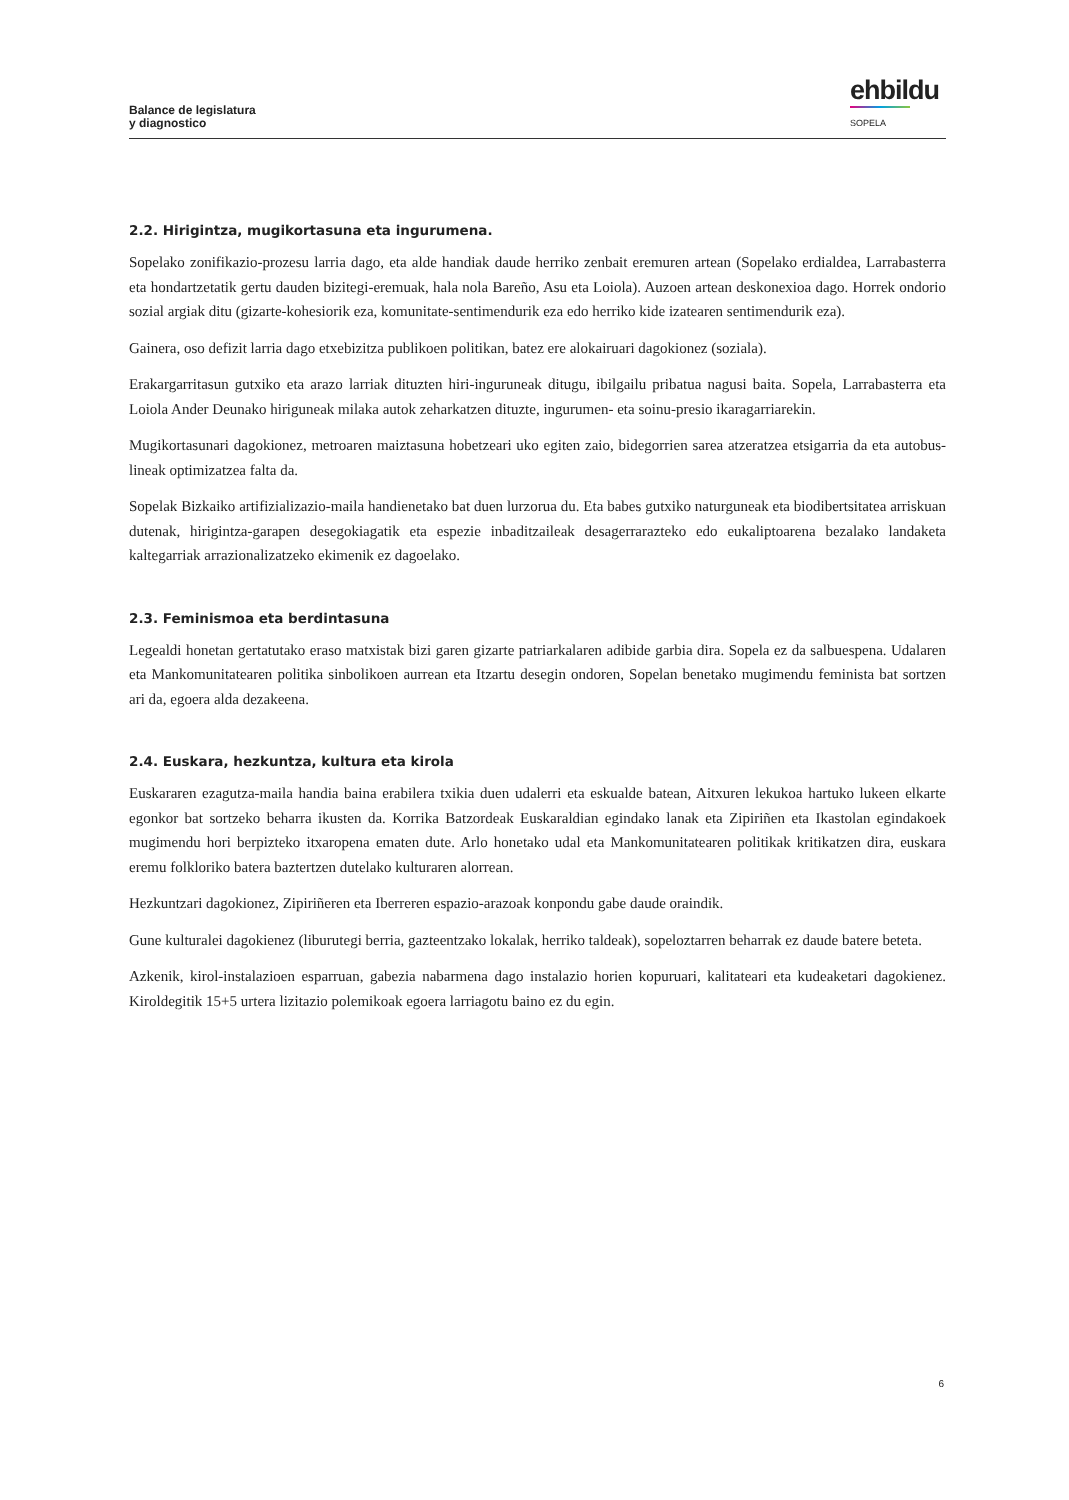Balance de legislatura
y diagnostico
ehbildu
SOPELA
2.2. Hirigintza, mugikortasuna eta ingurumena.
Sopelako zonifikazio-prozesu larria dago, eta alde handiak daude herriko zenbait eremuren artean (Sopelako erdialdea, Larrabasterra eta hondartzetatik gertu dauden bizitegi-eremuak, hala nola Bareño, Asu eta Loiola). Auzoen artean deskonexioa dago. Horrek ondorio sozial argiak ditu (gizarte-kohesiorik eza, komunitate-sentimendurik eza edo herriko kide izatearen sentimendurik eza).
Gainera, oso defizit larria dago etxebizitza publikoen politikan, batez ere alokairuari dagokionez (soziala).
Erakargarritasun gutxiko eta arazo larriak dituzten hiri-inguruneak ditugu, ibilgailu pribatua nagusi baita. Sopela, Larrabasterra eta Loiola Ander Deunako hiriguneak milaka autok zeharkatzen dituzte, ingurumen- eta soinu-presio ikaragarriarekin.
Mugikortasunari dagokionez, metroaren maiztasuna hobetzeari uko egiten zaio, bidegorrien sarea atzeratzea etsigarria da eta autobus-lineak optimizatzea falta da.
Sopelak Bizkaiko artifizializazio-maila handienetako bat duen lurzorua du. Eta babes gutxiko naturguneak eta biodibertsitatea arriskuan dutenak, hirigintza-garapen desegokiagatik eta espezie inbaditzaileak desagerrarazteko edo eukaliptoarena bezalako landaketa kaltegarriak arrazionalizatzeko ekimenik ez dagoelako.
2.3. Feminismoa eta berdintasuna
Legealdi honetan gertatutako eraso matxistak bizi garen gizarte patriarkalaren adibide garbia dira. Sopela ez da salbuespena. Udalaren eta Mankomunitatearen politika sinbolikoen aurrean eta Itzartu desegin ondoren, Sopelan benetako mugimendu feminista bat sortzen ari da, egoera alda dezakeena.
2.4. Euskara, hezkuntza, kultura eta kirola
Euskararen ezagutza-maila handia baina erabilera txikia duen udalerri eta eskualde batean, Aitxuren lekukoa hartuko lukeen elkarte egonkor bat sortzeko beharra ikusten da. Korrika Batzordeak Euskaraldian egindako lanak eta Zipiriñen eta Ikastolan egindakoek mugimendu hori berpizteko itxaropena ematen dute. Arlo honetako udal eta Mankomunitatearen politikak kritikatzen dira, euskara eremu folkloriko batera baztertzen dutelako kulturaren alorrean.
Hezkuntzari dagokionez, Zipiriñeren eta Iberreren espazio-arazoak konpondu gabe daude oraindik.
Gune kulturalei dagokienez (liburutegi berria, gazteentzako lokalak, herriko taldeak), sopeloztarren beharrak ez daude batere beteta.
Azkenik, kirol-instalazioen esparruan, gabezia nabarmena dago instalazio horien kopuruari, kalitateari eta kudeaketari dagokienez. Kiroldegitik 15+5 urtera lizitazio polemikoak egoera larriagotu baino ez du egin.
6